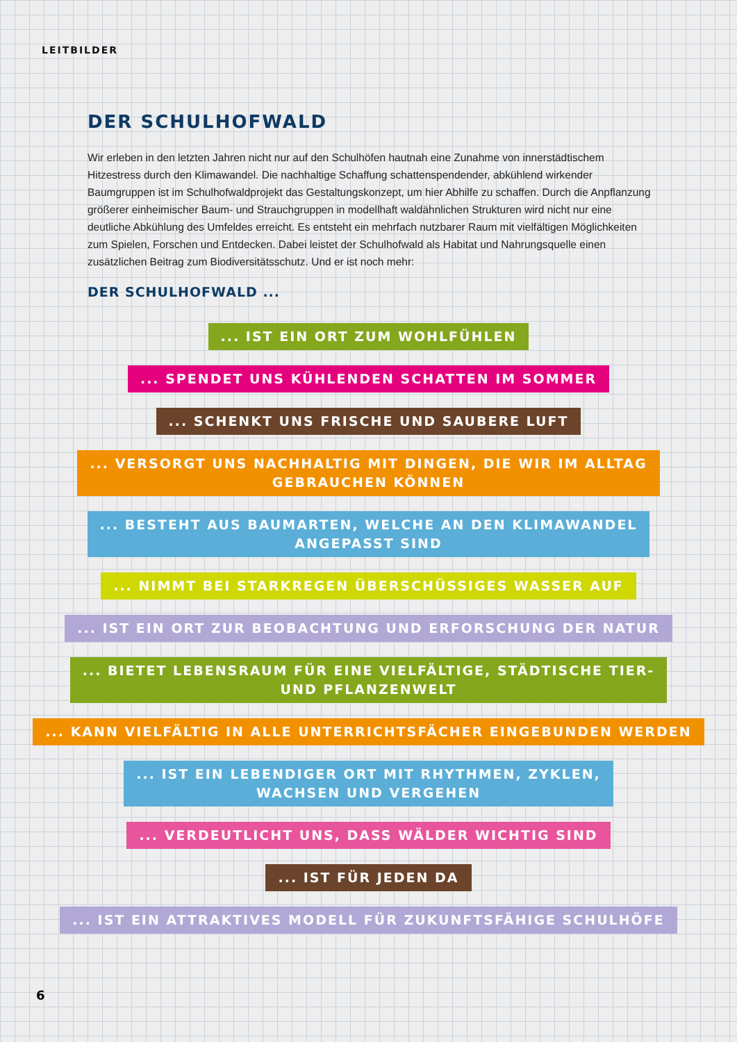LEITBILDER
DER SCHULHOFWALD
Wir erleben in den letzten Jahren nicht nur auf den Schulhöfen hautnah eine Zunahme von innerstädtischem Hitzestress durch den Klimawandel. Die nachhaltige Schaffung schattenspendender, abkühlend wirkender Baumgruppen ist im Schulhofwaldprojekt das Gestaltungskonzept, um hier Abhilfe zu schaffen. Durch die Anpflanzung größerer einheimischer Baum- und Strauchgruppen in modellhaft waldähnlichen Strukturen wird nicht nur eine deutliche Abkühlung des Umfeldes erreicht. Es entsteht ein mehrfach nutzbarer Raum mit vielfältigen Möglichkeiten zum Spielen, Forschen und Entdecken. Dabei leistet der Schulhofwald als Habitat und Nahrungsquelle einen zusätzlichen Beitrag zum Biodiversitätsschutz. Und er ist noch mehr:
DER SCHULHOFWALD ...
... IST EIN ORT ZUM WOHLFÜHLEN
... SPENDET UNS KÜHLENDEN SCHATTEN IM SOMMER
... SCHENKT UNS FRISCHE UND SAUBERE LUFT
... VERSORGT UNS NACHHALTIG MIT DINGEN, DIE WIR IM ALLTAG
GEBRAUCHEN KÖNNEN
... BESTEHT AUS BAUMARTEN, WELCHE AN DEN KLIMAWANDEL
ANGEPASST SIND
... NIMMT BEI STARKREGEN ÜBERSCHÜSSIGES WASSER AUF
... IST EIN ORT ZUR BEOBACHTUNG UND ERFORSCHUNG DER NATUR
... BIETET LEBENSRAUM FÜR EINE VIELFÄLTIGE, STÄDTISCHE TIER-
UND PFLANZENWELT
... KANN VIELFÄLTIG IN ALLE UNTERRICHTSFÄCHER EINGEBUNDEN WERDEN
... IST EIN LEBENDIGER ORT MIT RHYTHMEN, ZYKLEN,
WACHSEN UND VERGEHEN
... VERDEUTLICHT UNS, DASS WÄLDER WICHTIG SIND
... IST FÜR JEDEN DA
... IST EIN ATTRAKTIVES MODELL FÜR ZUKUNFTSFÄHIGE SCHULHÖFE
6